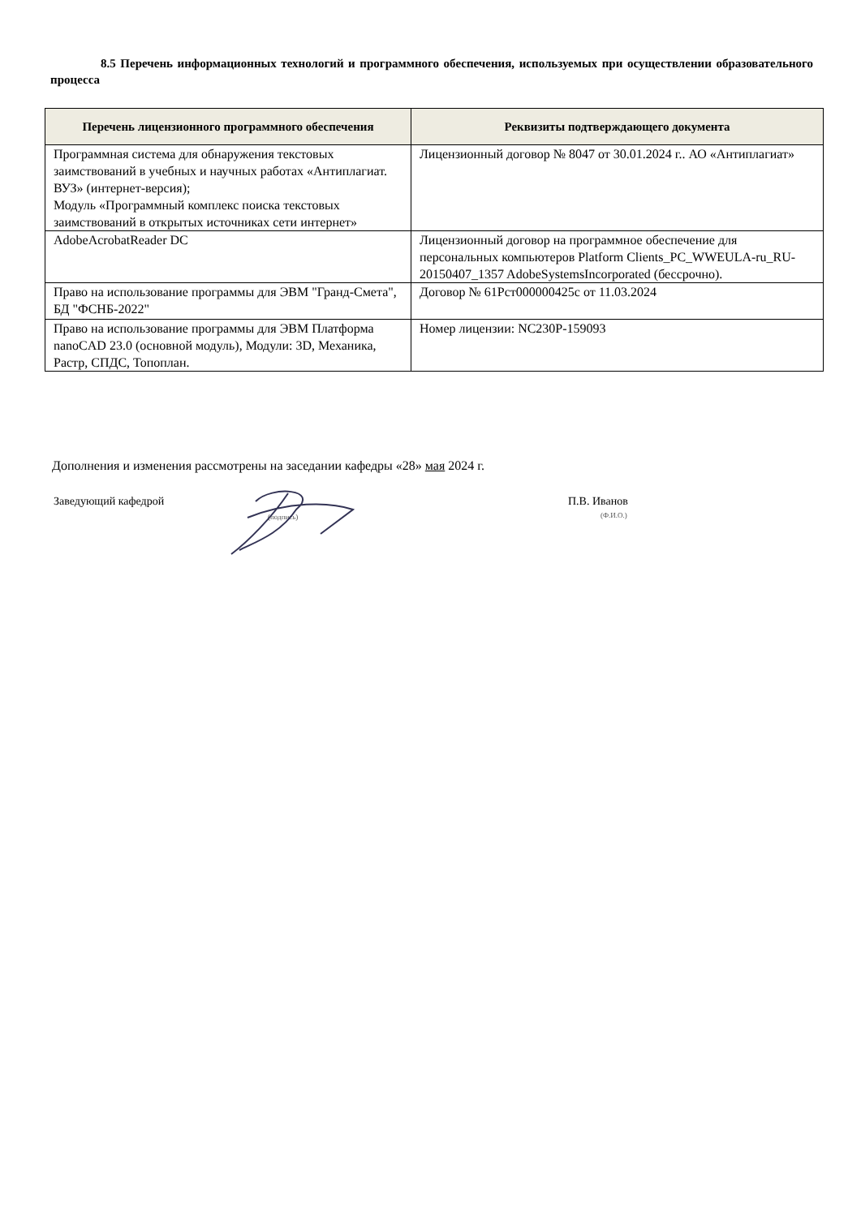8.5 Перечень информационных технологий и программного обеспечения, используемых при осуществлении образовательного процесса
| Перечень лицензионного программного обеспечения | Реквизиты подтверждающего документа |
| --- | --- |
| Программная система для обнаружения текстовых заимствований в учебных и научных работах «Антиплагиат. ВУЗ» (интернет-версия); Модуль «Программный комплекс поиска текстовых заимствований в открытых источниках сети интернет» | Лицензионный договор № 8047 от 30.01.2024 г.. АО «Антиплагиат» |
| AdobeAcrobatReader DC | Лицензионный договор на программное обеспечение для персональных компьютеров Platform Clients_PC_WWEULA-ru_RU-20150407_1357 AdobeSystemsIncorporated (бессрочно). |
| Право на использование программы для ЭВМ "Гранд-Смета", БД "ФСНБ-2022" | Договор № 61Рст000000425с от 11.03.2024 |
| Право на использование программы для ЭВМ Платформа nanoCAD 23.0 (основной модуль), Модули: 3D, Механика, Растр, СПДС, Топоплан. | Номер лицензии: NC230P-159093 |
Дополнения и изменения рассмотрены на заседании кафедры «28» мая 2024 г.
Заведующий кафедрой
(подпись)
П.В. Иванов
(Ф.И.О.)